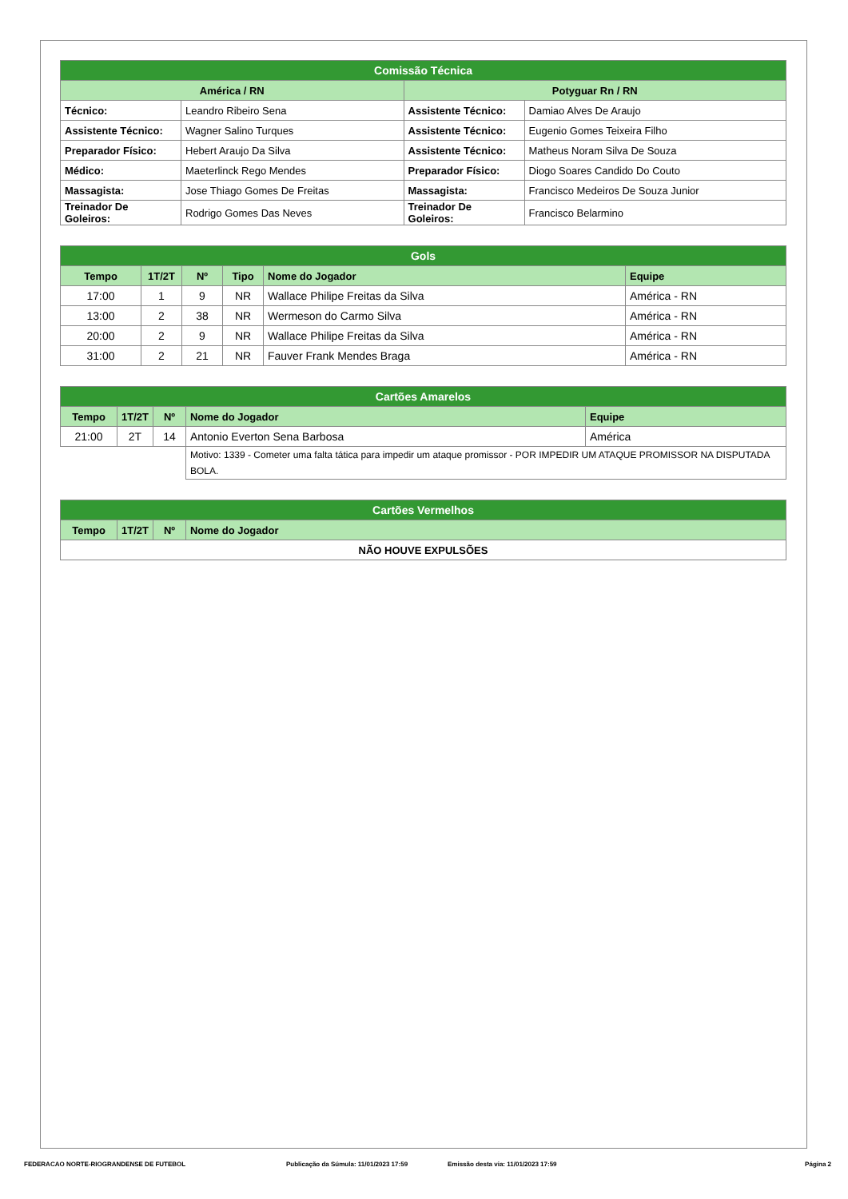| Comissão Técnica | | | |
| --- | --- | --- | --- |
| América / RN | | Potyguar Rn / RN | |
| Técnico: | Leandro Ribeiro Sena | Assistente Técnico: | Damiao Alves De Araujo |
| Assistente Técnico: | Wagner Salino Turques | Assistente Técnico: | Eugenio Gomes Teixeira Filho |
| Preparador Físico: | Hebert Araujo Da Silva | Assistente Técnico: | Matheus Noram Silva De Souza |
| Médico: | Maeterlinck Rego Mendes | Preparador Físico: | Diogo Soares Candido Do Couto |
| Massagista: | Jose Thiago Gomes De Freitas | Massagista: | Francisco Medeiros De Souza Junior |
| Treinador De Goleiros: | Rodrigo Gomes Das Neves | Treinador De Goleiros: | Francisco Belarmino |
| Gols | | | | | |
| --- | --- | --- | --- | --- | --- |
| Tempo | 1T/2T | Nº | Tipo | Nome do Jogador | Equipe |
| 17:00 | 1 | 9 | NR | Wallace Philipe Freitas da Silva | América - RN |
| 13:00 | 2 | 38 | NR | Wermeson do Carmo Silva | América - RN |
| 20:00 | 2 | 9 | NR | Wallace Philipe Freitas da Silva | América - RN |
| 31:00 | 2 | 21 | NR | Fauver Frank Mendes Braga | América - RN |
| Cartões Amarelos | | | | |
| --- | --- | --- | --- | --- |
| Tempo | 1T/2T | Nº | Nome do Jogador | Equipe |
| 21:00 | 2T | 14 | Antonio Everton Sena Barbosa | América |
| | | | Motivo: 1339 - Cometer uma falta tática para impedir um ataque promissor - POR IMPEDIR UM ATAQUE PROMISSOR NA DISPUTADA BOLA. | |
| Cartões Vermelhos | | | |
| --- | --- | --- | --- |
| Tempo | 1T/2T | Nº | Nome do Jogador |
| NÃO HOUVE EXPULSÕES | | | |
FEDERACAO NORTE-RIOGRANDENSE DE FUTEBOL Publicação da Súmula: 11/01/2023 17:59 Emissão desta via: 11/01/2023 17:59 Página 2